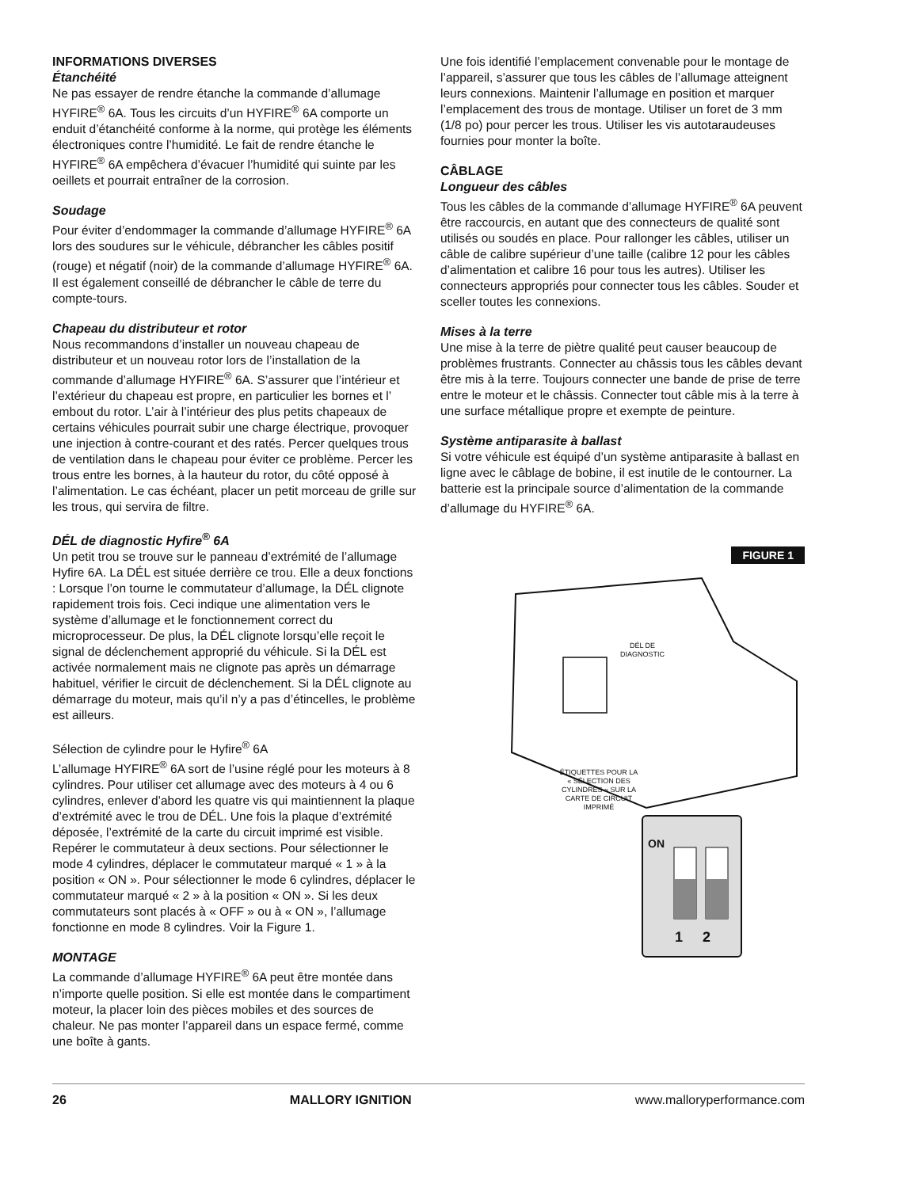INFORMATIONS DIVERSES
Étanchéité
Ne pas essayer de rendre étanche la commande d’allumage HYFIRE<sup>®</sup> 6A. Tous les circuits d’un HYFIRE<sup>®</sup> 6A comporte un enduit d’étanchéité conforme à la norme, qui protège les éléments électroniques contre l’humidité. Le fait de rendre étanche le HYFIRE<sup>®</sup> 6A empêchera d’évacuer l’humidité qui suinte par les oeillets et pourrait entraîner de la corrosion.
Soudage
Pour éviter d’endommager la commande d’allumage HYFIRE<sup>®</sup> 6A lors des soudures sur le véhicule, débrancher les câbles positif (rouge) et négatif (noir) de la commande d’allumage HYFIRE<sup>®</sup> 6A. Il est également conseillé de débrancher le câble de terre du compte-tours.
Chapeau du distributeur et rotor
Nous recommandons d’installer un nouveau chapeau de distributeur et un nouveau rotor lors de l’installation de la commande d’allumage HYFIRE<sup>®</sup> 6A. S’assurer que l’intérieur et l’extérieur du chapeau est propre, en particulier les bornes et l’ embout du rotor. L’air à l’intérieur des plus petits chapeaux de certains véhicules pourrait subir une charge électrique, provoquer une injection à contre-courant et des ratés. Percer quelques trous de ventilation dans le chapeau pour éviter ce problème. Percer les trous entre les bornes, à la hauteur du rotor, du côté opposé à l’alimentation. Le cas échéant, placer un petit morceau de grille sur les trous, qui servira de filtre.
DÉL de diagnostic Hyfire<sup>®</sup> 6A
Un petit trou se trouve sur le panneau d’extrémité de l’allumage Hyfire 6A. La DÉL est située derrière ce trou. Elle a deux fonctions : Lorsque l’on tourne le commutateur d’allumage, la DÉL clignote rapidement trois fois. Ceci indique une alimentation vers le système d’allumage et le fonctionnement correct du microprocesseur. De plus, la DÉL clignote lorsqu’elle reçoit le signal de déclenchement approprié du véhicule. Si la DÉL est activée normalement mais ne clignote pas après un démarrage habituel, vérifier le circuit de déclenchement. Si la DÉL clignote au démarrage du moteur, mais qu’il n’y a pas d’étincelles, le problème est ailleurs.
Sélection de cylindre pour le Hyfire<sup>®</sup> 6A
L’allumage HYFIRE<sup>®</sup> 6A sort de l’usine réglé pour les moteurs à 8 cylindres. Pour utiliser cet allumage avec des moteurs à 4 ou 6 cylindres, enlever d’abord les quatre vis qui maintiennent la plaque d’extrémité avec le trou de DÉL. Une fois la plaque d’extrémité déposée, l’extrémité de la carte du circuit imprimé est visible. Repérer le commutateur à deux sections. Pour sélectionner le mode 4 cylindres, déplacer le commutateur marqué « 1 » à la position « ON ». Pour sélectionner le mode 6 cylindres, déplacer le commutateur marqué « 2 » à la position « ON ». Si les deux commutateurs sont placés à « OFF » ou à « ON », l’allumage fonctionne en mode 8 cylindres. Voir la Figure 1.
MONTAGE
La commande d’allumage HYFIRE<sup>®</sup> 6A peut être montée dans n’importe quelle position. Si elle est montée dans le compartiment moteur, la placer loin des pièces mobiles et des sources de chaleur. Ne pas monter l’appareil dans un espace fermé, comme une boîte à gants.
Une fois identifié l’emplacement convenable pour le montage de l’appareil, s’assurer que tous les câbles de l’allumage atteignent leurs connexions. Maintenir l’allumage en position et marquer l’emplacement des trous de montage. Utiliser un foret de 3 mm (1/8 po) pour percer les trous. Utiliser les vis autotaraudeuses fournies pour monter la boîte.
CÂBLAGE
Longueur des câbles
Tous les câbles de la commande d’allumage HYFIRE<sup>®</sup> 6A peuvent être raccourcis, en autant que des connecteurs de qualité sont utilisés ou soudés en place. Pour rallonger les câbles, utiliser un câble de calibre supérieur d’une taille (calibre 12 pour les câbles d’alimentation et calibre 16 pour tous les autres). Utiliser les connecteurs appropriés pour connecter tous les câbles. Souder et sceller toutes les connexions.
Mises à la terre
Une mise à la terre de piètre qualité peut causer beaucoup de problèmes frustrants. Connecter au châssis tous les câbles devant être mis à la terre. Toujours connecter une bande de prise de terre entre le moteur et le châssis. Connecter tout câble mis à la terre à une surface métallique propre et exempte de peinture.
Système antiparasite à ballast
Si votre véhicule est équipé d’un système antiparasite à ballast en ligne avec le câblage de bobine, il est inutile de le contourner. La batterie est la principale source d’alimentation de la commande d’allumage du HYFIRE<sup>®</sup> 6A.
FIGURE 1
DÉL DE DIAGNOSTIC
ÉTIQUETTES POUR LA « SÉLECTION DES CYLINDRES » SUR LA CARTE DE CIRCUIT IMPRIMÉ
ON
1 2
26 MALLORY IGNITION www.malloryperformance.com